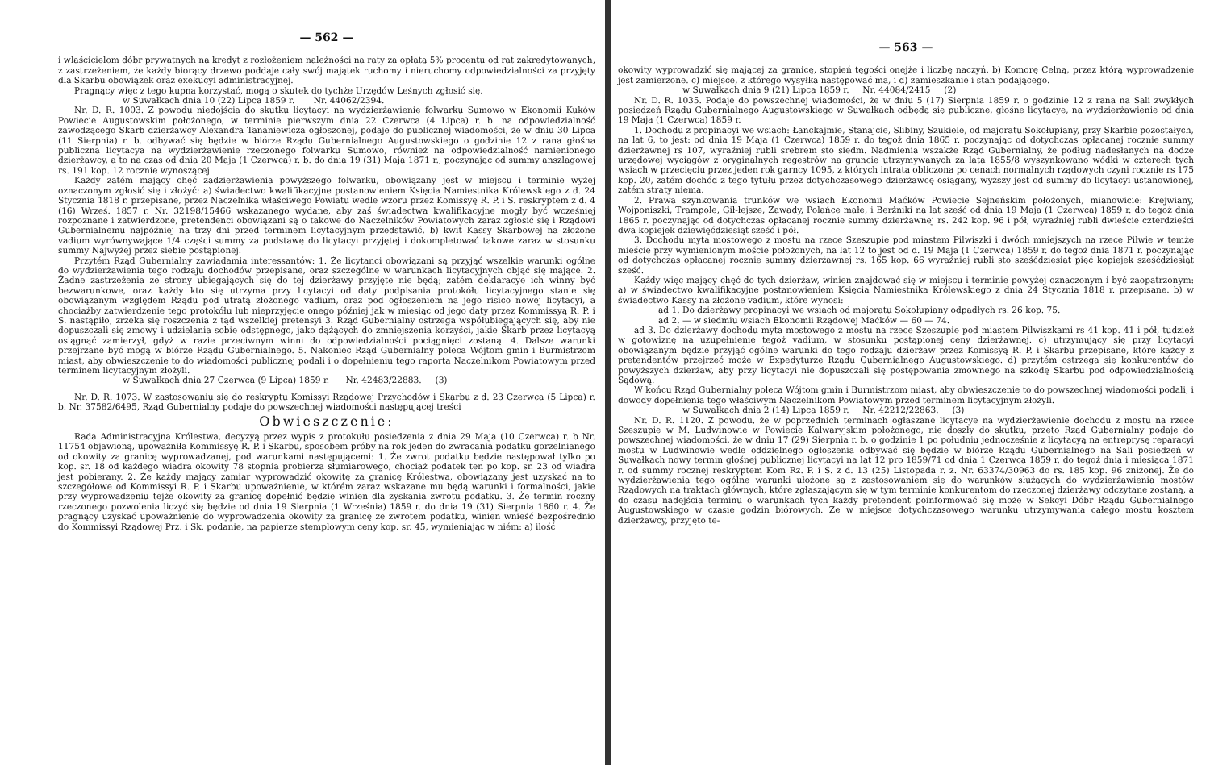— 562 —
i właścicielom dóbr prywatnych na kredyt z rozłożeniem należności na raty za opłatą 5% procentu od rat zakredytowanych, z zastrzeżeniem, że każdy biorący drzewo poddaje cały swój majątek ruchomy i nieruchomy odpowiedzialności za przyjęty dla Skarbu obowiązek oraz exekucyi administracyjnej.
Pragnący więc z tego kupna korzystać, mogą o skutek do tychże Urzędów Leśnych zgłosić się.
w Suwałkach dnia 10 (22) Lipca 1859 r. Nr. 44062/2394.
Nr. D. R. 1003. Z powodu niedojścia do skutku licytacyi na wydzierżawienie folwarku Sumowo w Ekonomii Kuków Powiecie Augustowskim położonego, w terminie pierwszym dnia 22 Czerwca (4 Lipca) r. b. na odpowiedzialność zawodzącego Skarb dzierżawcy Alexandra Tananiewicza ogłoszonej, podaje do publicznej wiadomości, że w dniu 30 Lipca (11 Sierpnia) r. b. odbywać się będzie w biórze Rządu Gubernialnego Augustowskiego o godzinie 12 z rana głośna publiczna licytacya na wydzierżawienie rzeczonego folwarku Sumowo, również na odpowiedzialność namienionego dzierżawcy, a to na czas od dnia 20 Maja (1 Czerwca) r. b. do dnia 19 (31) Maja 1871 r., poczynając od summy anszlagowej rs. 191 kop. 12 rocznie wynoszącej.
Każdy zatém mający chęć zadzierżawienia powyższego folwarku, obowiązany jest w miejscu i terminie wyżej oznaczonym zgłosić się i złożyć: a) świadectwo kwalifikacyjne postanowieniem Księcia Namiestnika Królewskiego z d. 24 Stycznia 1818 r. przepisane, przez Naczelnika właściwego Powiatu wedle wzoru przez Komissyę R. P. i S. reskryptem z d. 4 (16) Wrześ. 1857 r. Nr. 32198/15466 wskazanego wydane, aby zaś świadectwa kwalifikacyjne mogły być wcześniej rozpoznane i zatwierdzone, pretendenci obowiązani są o takowe do Naczelników Powiatowych zaraz zgłosić się i Rządowi Gubernialnemu najpóźniej na trzy dni przed terminem licytacyjnym przedstawić, b) kwit Kassy Skarbowej na złożone vadium wyrównywające 1/4 części summy za podstawę do licytacyi przyjętej i dokompletować takowe zaraz w stosunku summy Najwyżej przez siebie postąpionej.
Przytém Rząd Gubernialny zawiadamia interessantów: 1. Że licytanci obowiązani są przyjąć wszelkie warunki ogólne do wydzierżawienia tego rodzaju dochodów przepisane, oraz szczególne w warunkach licytacyjnych objąć się mające. 2. Żadne zastrzeżenia ze strony ubiegających się do tej dzierżawy przyjęte nie będą; zatém deklaracye ich winny być bezwarunkowe, oraz każdy kto się utrzyma przy licytacyi od daty podpisania protokółu licytacyjnego stanie się obowiązanym względem Rządu pod utratą złożonego vadium, oraz pod ogłoszeniem na jego risico nowej licytacyi, a chociażby zatwierdzenie tego protokółu lub nieprzyjęcie onego później jak w miesiąc od jego daty przez Kommissyą R. P. i S. nastąpiło, zrzeka się roszczenia z tąd wszelkiej pretensyi 3. Rząd Gubernialny ostrzega współubiegających się, aby nie dopuszczali się zmowy i udzielania sobie odstępnego, jako dążących do zmniejszenia korzyści, jakie Skarb przez licytacyą osiągnąć zamierzył, gdyż w razie przeciwnym winni do odpowiedzialności pociągnięci zostaną. 4. Dalsze warunki przejrzane być mogą w biórze Rządu Gubernialnego. 5. Nakoniec Rząd Gubernialny poleca Wójtom gmin i Burmistrzom miast, aby obwieszczenie to do wiadomości publicznej podali i o dopełnieniu tego raporta Naczelnikom Powiatowym przed terminem licytacyjnym złożyli.
w Suwałkach dnia 27 Czerwca (9 Lipca) 1859 r. Nr. 42483/22883. (3)
Nr. D. R. 1073. W zastosowaniu się do reskryptu Komissyi Rządowej Przychodów i Skarbu z d. 23 Czerwca (5 Lipca) r. b. Nr. 37582/6495, Rząd Gubernialny podaje do powszechnej wiadomości następującej treści
Obwieszczenie:
Rada Administracyjna Królestwa, decyzyą przez wypis z protokułu posiedzenia z dnia 29 Maja (10 Czerwca) r. b Nr. 11754 objawioną, upoważniła Kommissyę R. P. i Skarbu, sposobem próby na rok jeden do zwracania podatku gorzelnianego od okowity za granicę wyprowadzanej, pod warunkami następującemi: 1. Że zwrot podatku będzie następował tylko po kop. sr. 18 od każdego wiadra okowity 78 stopnia probierza słumiarowego, chociaż podatek ten po kop. sr. 23 od wiadra jest pobierany. 2. Że każdy mający zamiar wyprowadzić okowitę za granicę Królestwa, obowiązany jest uzyskać na to szczegółowe od Kommissyi R. P. i Skarbu upoważnienie, w którém zaraz wskazane mu będą warunki i formalności, jakie przy wyprowadzeniu tejże okowity za granicę dopełnić będzie winien dla zyskania zwrotu podatku. 3. Że termin roczny rzeczonego pozwolenia liczyć się będzie od dnia 19 Sierpnia (1 Września) 1859 r. do dnia 19 (31) Sierpnia 1860 r. 4. Że pragnący uzyskać upoważnienie do wyprowadzenia okowity za granicę ze zwrotem podatku, winien wnieść bezpośrednio do Kommissyi Rządowej Prz. i Sk. podanie, na papierze stemplowym ceny kop. sr. 45, wymieniając w niém: a) ilość
— 563 —
okowity wyprowadzić się mającej za granicę, stopień tęgości onejże i liczbę naczyń. b) Komorę Celną, przez którą wyprowadzenie jest zamierzone. c) miejsce, z którego wysyłka następować ma, i d) zamieszkanie i stan podającego.
w Suwałkach dnia 9 (21) Lipca 1859 r. Nr. 44084/2415 (2)
Nr. D. R. 1035. Podaje do powszechnej wiadomości, że w dniu 5 (17) Sierpnia 1859 r. o godzinie 12 z rana na Sali zwykłych posiedzeń Rządu Gubernialnego Augustowskiego w Suwałkach odbędą się publiczne, głośne licytacye, na wydzierżawienie od dnia 19 Maja (1 Czerwca) 1859 r.
1. Dochodu z propinacyi we wsiach: Łanckajmie, Stanajcie, Slibiny, Szukiele, od majoratu Sokołupiany, przy Skarbie pozostałych, na lat 6, to jest: od dnia 19 Maja (1 Czerwca) 1859 r. do tegoż dnia 1865 r. poczynając od dotychczas opłacanej rocznie summy dzierżawnej rs 107, wyraźniej rubli srebrem sto siedm. Nadmienia wszakże Rząd Gubernialny, że podług nadesłanych na dodze urzędowej wyciągów z oryginalnych regestrów na gruncie utrzymywanych za lata 1855/8 wyszynkowano wódki w czterech tych wsiach w przecięciu przez jeden rok garncy 1095, z których intrata obliczona po cenach normalnych rządowych czyni rocznie rs 175 kop. 20, zatém dochód z tego tytułu przez dotychczasowego dzierżawcę osiągany, wyższy jest od summy do licytacyi ustanowionej, zatém straty niema.
2. Prawa szynkowania trunków we wsiach Ekonomii Maćków Powiecie Sejneńskim położonych, mianowicie: Krejwiany, Wojponiszki, Trampole, Gił-łejsze, Zawady, Polańce małe, i Berżniki na lat sześć od dnia 19 Maja (1 Czerwca) 1859 r. do tegoż dnia 1865 r. poczynając od dotychczas opłacanej rocznie summy dzierżawnej rs. 242 kop. 96 i pół, wyraźniej rubli dwieście czterdzieści dwa kopiejek dziewięćdziesiąt sześć i pół.
3. Dochodu myta mostowego z mostu na rzece Szeszupie pod miastem Pilwiszki i dwóch mniejszych na rzece Pilwie w temże mieście przy wymienionym moście położonych, na lat 12 to jest od d. 19 Maja (1 Czerwca) 1859 r. do tegoż dnia 1871 r. poczynając od dotychczas opłacanej rocznie summy dzierżawnej rs. 165 kop. 66 wyraźniej rubli sto sześćdziesiąt pięć kopiejek sześćdziesiąt sześć.
Każdy więc mający chęć do tych dzierżaw, winien znajdować się w miejscu i terminie powyżej oznaczonym i być zaopatrzonym: a) w świadectwo kwalifikacyjne postanowieniem Księcia Namiestnika Królewskiego z dnia 24 Stycznia 1818 r. przepisane. b) w świadectwo Kassy na złożone vadium, które wynosi:
ad 1. Do dzierżawy propinacyi we wsiach od majoratu Sokołupiany odpadłych rs. 26 kop. 75.
ad 2. — w siedmiu wsiach Ekonomii Rządowej Maćków — 60 — 74.
ad 3. Do dzierżawy dochodu myta mostowego z mostu na rzece Szeszupie pod miastem Pilwiszkami rs 41 kop. 41 i pół, tudzież w gotowiznę na uzupełnienie tegoż vadium, w stosunku postąpionej ceny dzierżawnej. c) utrzymujący się przy licytacyi obowiązanym będzie przyjąć ogólne warunki do tego rodzaju dzierżaw przez Komissyą R. P. i Skarbu przepisane, które każdy z pretendentów przejrzeć może w Expedyturze Rządu Gubernialnego Augustowskiego. d) przytém ostrzega się konkurentów do powyższych dzierżaw, aby przy licytacyi nie dopuszczali się postępowania zmownego na szkodę Skarbu pod odpowiedzialnością Sądową.
W końcu Rząd Gubernialny poleca Wójtom gmin i Burmistrzom miast, aby obwieszczenie to do powszechnej wiadomości podali, i dowody dopełnienia tego właściwym Naczelnikom Powiatowym przed terminem licytacyjnym złożyli.
w Suwałkach dnia 2 (14) Lipca 1859 r. Nr. 42212/22863. (3)
Nr. D. R. 1120. Z powodu, że w poprzednich terminach ogłaszane licytacye na wydzierżawienie dochodu z mostu na rzece Szeszupie w M. Ludwinowie w Powiecie Kalwaryjskim położonego, nie doszły do skutku, przeto Rząd Gubernialny podaje do powszechnej wiadomości, że w dniu 17 (29) Sierpnia r. b. o godzinie 1 po południu jednocześnie z licytacyą na entreprysę reparacyi mostu w Ludwinowie wedle oddzielnego ogłoszenia odbywać się będzie w biórze Rządu Gubernialnego na Sali posiedzeń w Suwałkach nowy termin głośnej publicznej licytacyi na lat 12 pro 1859/71 od dnia 1 Czerwca 1859 r. do tegoż dnia i miesiąca 1871 r. od summy rocznej reskryptem Kom Rz. P. i S. z d. 13 (25) Listopada r. z. Nr. 63374/30963 do rs. 185 kop. 96 zniżonej. Że do wydzierżawienia tego ogólne warunki ułożone są z zastosowaniem się do warunków służących do wydzierżawienia mostów Rządowych na traktach głównych, które zgłaszającym się w tym terminie konkurentom do rzeczonej dzierżawy odczytane zostaną, a do czasu nadejścia terminu o warunkach tych każdy pretendent poinformować się może w Sekcyi Dóbr Rządu Gubernialnego Augustowskiego w czasie godzin biórowych. Że w miejsce dotychczasowego warunku utrzymywania całego mostu kosztem dzierżawcy, przyjęto te-